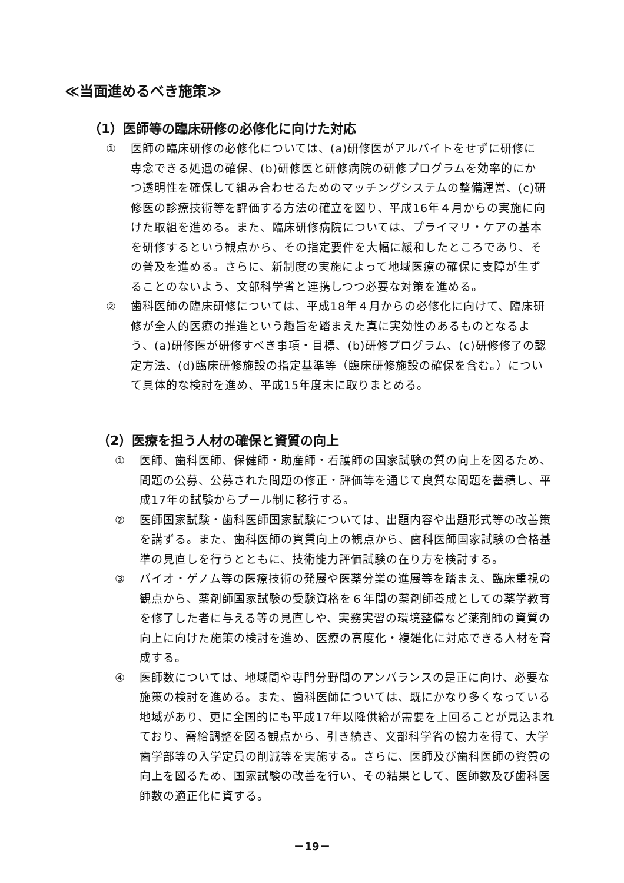≪当面進めるべき施策≫
（1）医師等の臨床研修の必修化に向けた対応
① 医師の臨床研修の必修化については、(a)研修医がアルバイトをせずに研修に専念できる処遇の確保、(b)研修医と研修病院の研修プログラムを効率的にかつ透明性を確保して組み合わせるためのマッチングシステムの整備運営、(c)研修医の診療技術等を評価する方法の確立を図り、平成16年４月からの実施に向けた取組を進める。また、臨床研修病院については、プライマリ・ケアの基本を研修するという観点から、その指定要件を大幅に緩和したところであり、その普及を進める。さらに、新制度の実施によって地域医療の確保に支障が生ずることのないよう、文部科学省と連携しつつ必要な対策を進める。
② 歯科医師の臨床研修については、平成18年４月からの必修化に向けて、臨床研修が全人的医療の推進という趣旨を踏まえた真に実効性のあるものとなるよう、(a)研修医が研修すべき事項・目標、(b)研修プログラム、(c)研修修了の認定方法、(d)臨床研修施設の指定基準等（臨床研修施設の確保を含む。）について具体的な検討を進め、平成15年度末に取りまとめる。
（2）医療を担う人材の確保と資質の向上
① 医師、歯科医師、保健師・助産師・看護師の国家試験の質の向上を図るため、問題の公募、公募された問題の修正・評価等を通じて良質な問題を蓄積し、平成17年の試験からプール制に移行する。
② 医師国家試験・歯科医師国家試験については、出題内容や出題形式等の改善策を講ずる。また、歯科医師の資質向上の観点から、歯科医師国家試験の合格基準の見直しを行うとともに、技術能力評価試験の在り方を検討する。
③ バイオ・ゲノム等の医療技術の発展や医薬分業の進展等を踏まえ、臨床重視の観点から、薬剤師国家試験の受験資格を６年間の薬剤師養成としての薬学教育を修了した者に与える等の見直しや、実務実習の環境整備など薬剤師の資質の向上に向けた施策の検討を進め、医療の高度化・複雑化に対応できる人材を育成する。
④ 医師数については、地域間や専門分野間のアンバランスの是正に向け、必要な施策の検討を進める。また、歯科医師については、既にかなり多くなっている地域があり、更に全国的にも平成17年以降供給が需要を上回ることが見込まれており、需給調整を図る観点から、引き続き、文部科学省の協力を得て、大学歯学部等の入学定員の削減等を実施する。さらに、医師及び歯科医師の資質の向上を図るため、国家試験の改善を行い、その結果として、医師数及び歯科医師数の適正化に資する。
－19－